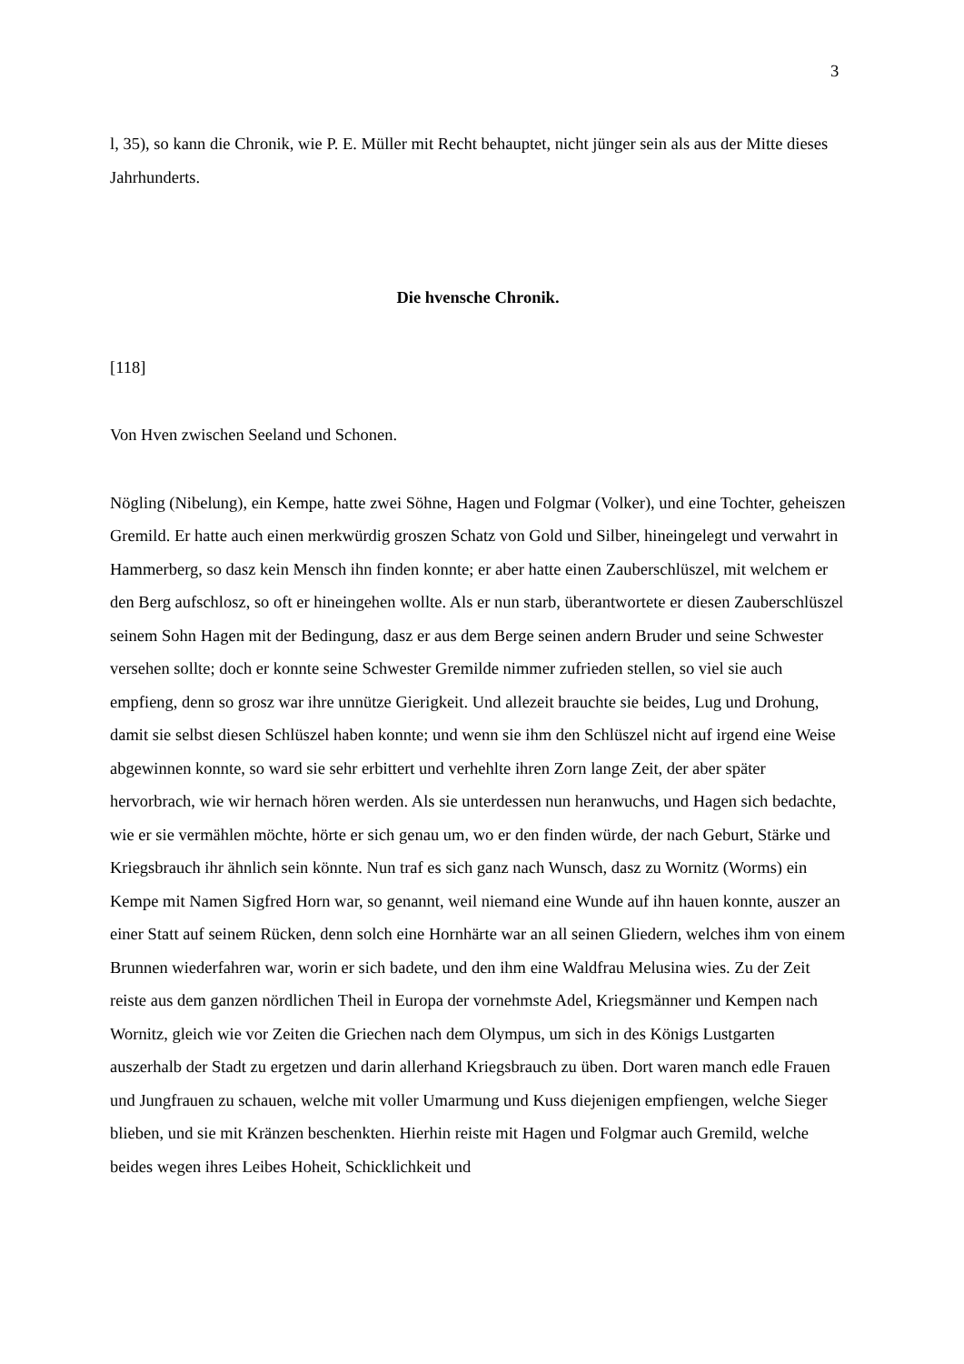3
l, 35), so kann die Chronik, wie P. E. Müller mit Recht behauptet, nicht jünger sein als aus der Mitte dieses Jahrhunderts.
Die hvensche Chronik.
[118]
Von Hven zwischen Seeland und Schonen.
Nögling (Nibelung), ein Kempe, hatte zwei Söhne, Hagen und Folgmar (Volker), und eine Tochter, geheiszen Gremild. Er hatte auch einen merkwürdig groszen Schatz von Gold und Silber, hineingelegt und verwahrt in Hammerberg, so dasz kein Mensch ihn finden konnte; er aber hatte einen Zauberschlüszel, mit welchem er den Berg aufschlosz, so oft er hineingehen wollte. Als er nun starb, überantwortete er diesen Zauberschlüszel seinem Sohn Hagen mit der Bedingung, dasz er aus dem Berge seinen andern Bruder und seine Schwester versehen sollte; doch er konnte seine Schwester Gremilde nimmer zufrieden stellen, so viel sie auch empfieng, denn so grosz war ihre unnütze Gierigkeit. Und allezeit brauchte sie beides, Lug und Drohung, damit sie selbst diesen Schlüszel haben konnte; und wenn sie ihm den Schlüszel nicht auf irgend eine Weise abgewinnen konnte, so ward sie sehr erbittert und verhehlte ihren Zorn lange Zeit, der aber später hervorbrach, wie wir hernach hören werden. Als sie unterdessen nun heranwuchs, und Hagen sich bedachte, wie er sie vermählen möchte, hörte er sich genau um, wo er den finden würde, der nach Geburt, Stärke und Kriegsbrauch ihr ähnlich sein könnte. Nun traf es sich ganz nach Wunsch, dasz zu Wornitz (Worms) ein Kempe mit Namen Sigfred Horn war, so genannt, weil niemand eine Wunde auf ihn hauen konnte, auszer an einer Statt auf seinem Rücken, denn solch eine Hornhärte war an all seinen Gliedern, welches ihm von einem Brunnen wiederfahren war, worin er sich badete, und den ihm eine Waldfrau Melusina wies. Zu der Zeit reiste aus dem ganzen nördlichen Theil in Europa der vornehmste Adel, Kriegsmänner und Kempen nach Wornitz, gleich wie vor Zeiten die Griechen nach dem Olympus, um sich in des Königs Lustgarten auszerhalb der Stadt zu ergetzen und darin allerhand Kriegsbrauch zu üben. Dort waren manch edle Frauen und Jungfrauen zu schauen, welche mit voller Umarmung und Kuss diejenigen empfiengen, welche Sieger blieben, und sie mit Kränzen beschenkten. Hierhin reiste mit Hagen und Folgmar auch Gremild, welche beides wegen ihres Leibes Hoheit, Schicklichkeit und